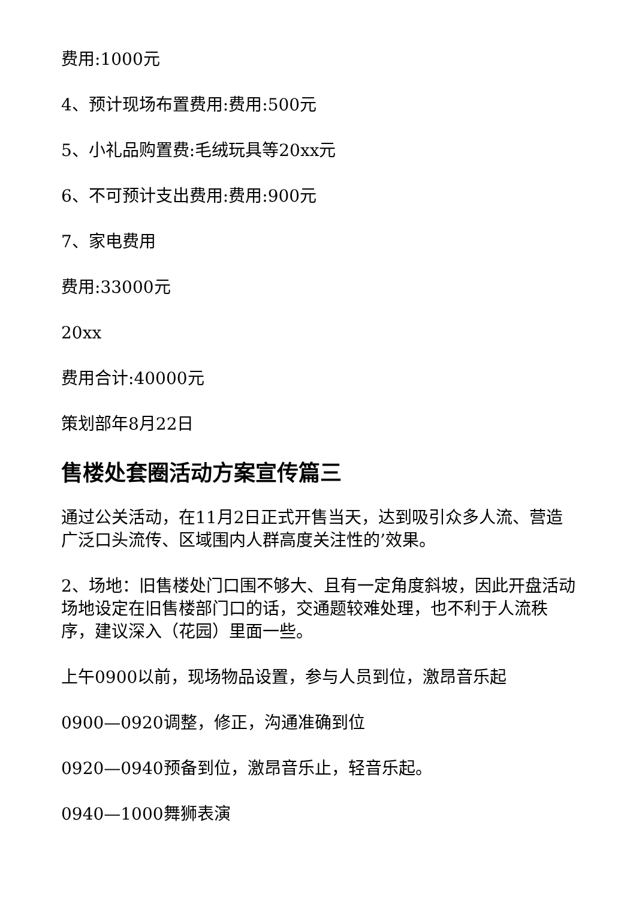费用:1000元
4、预计现场布置费用:费用:500元
5、小礼品购置费:毛绒玩具等20xx元
6、不可预计支出费用:费用:900元
7、家电费用
费用:33000元
20xx
费用合计:40000元
策划部年8月22日
售楼处套圈活动方案宣传篇三
通过公关活动，在11月2日正式开售当天，达到吸引众多人流、营造广泛口头流传、区域围内人群高度关注性的’效果。
2、场地：旧售楼处门口围不够大、且有一定角度斜坡，因此开盘活动场地设定在旧售楼部门口的话，交通题较难处理，也不利于人流秩序，建议深入（花园）里面一些。
上午0900以前，现场物品设置，参与人员到位，激昂音乐起
0900—0920调整，修正，沟通准确到位
0920—0940预备到位，激昂音乐止，轻音乐起。
0940—1000舞狮表演